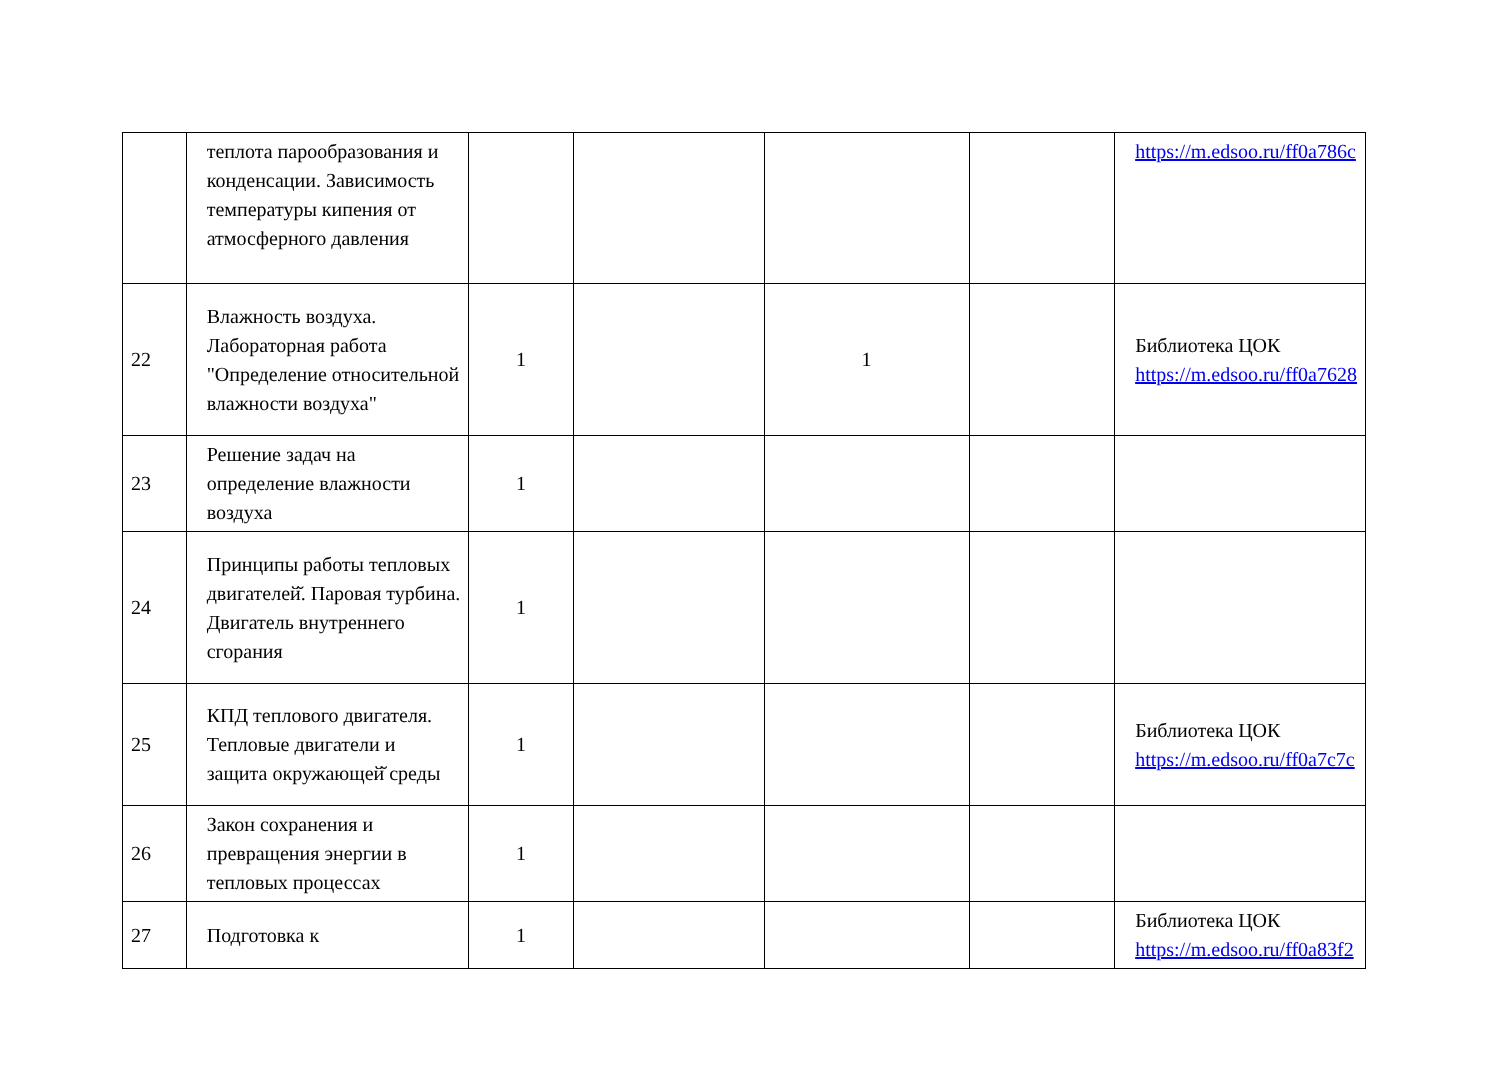| | теплота парообразования и конденсации. Зависимость температуры кипения от атмосферного давления | | | | | https://m.edsoo.ru/ff0a786c |
| 22 | Влажность воздуха. Лабораторная работа "Определение относительной влажности воздуха" | 1 | | 1 | | Библиотека ЦОК https://m.edsoo.ru/ff0a7628 |
| 23 | Решение задач на определение влажности воздуха | 1 | | | | |
| 24 | Принципы работы тепловых двигателей̆. Паровая турбина. Двигатель внутреннего сгорания | 1 | | | | |
| 25 | КПД теплового двигателя. Тепловые двигатели и защита окружающей̆ среды | 1 | | | | Библиотека ЦОК https://m.edsoo.ru/ff0a7c7c |
| 26 | Закон сохранения и превращения энергии в тепловых процессах | 1 | | | | |
| 27 | Подготовка к | 1 | | | | Библиотека ЦОК https://m.edsoo.ru/ff0a83f2 |